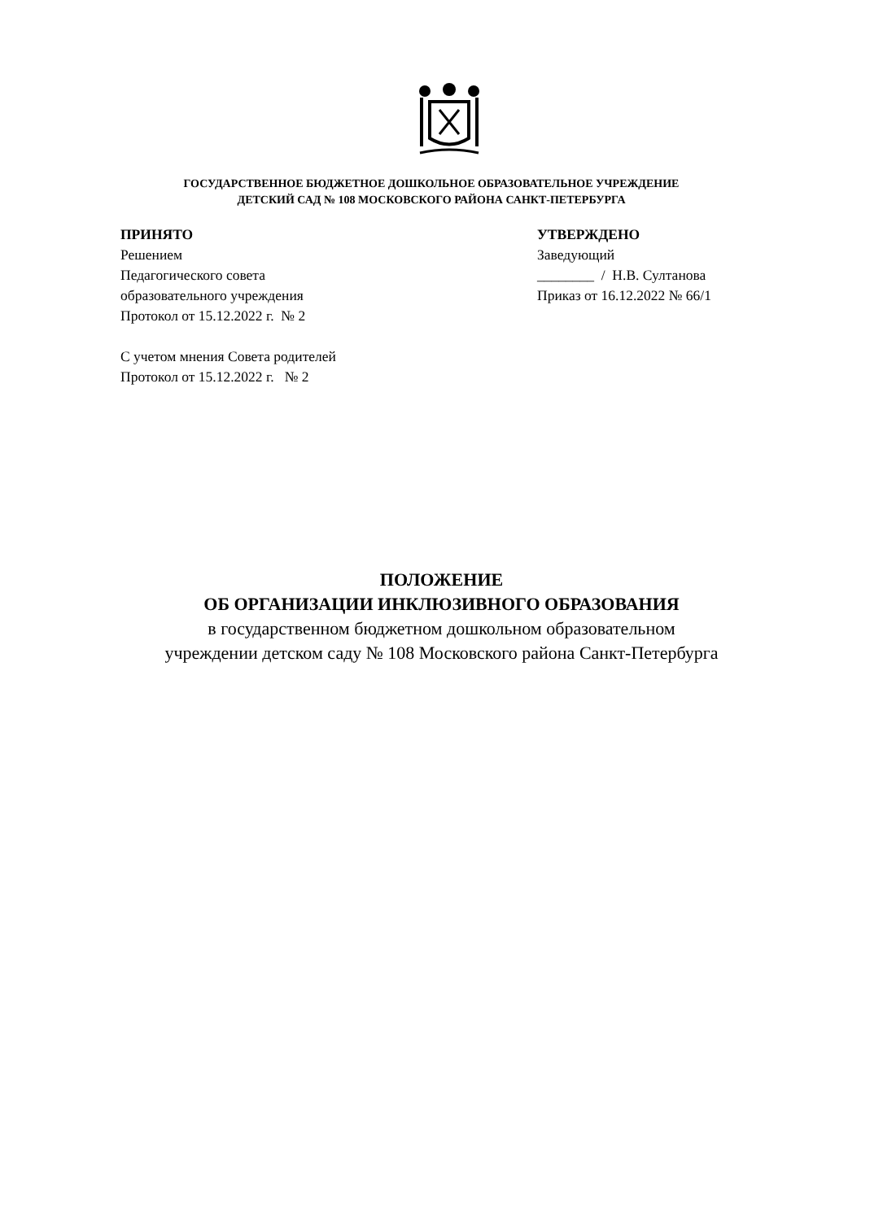ГОСУДАРСТВЕННОЕ БЮДЖЕТНОЕ ДОШКОЛЬНОЕ ОБРАЗОВАТЕЛЬНОЕ УЧРЕЖДЕНИЕ
ДЕТСКИЙ САД № 108 МОСКОВСКОГО РАЙОНА САНКТ-ПЕТЕРБУРГА
ПРИНЯТО
Решением
Педагогического совета
образовательного учреждения
Протокол от 15.12.2022 г. № 2
С учетом мнения Совета родителей
Протокол от 15.12.2022 г. № 2
УТВЕРЖДЕНО
Заведующий
________ / Н.В. Султанова
Приказ от 16.12.2022 № 66/1
ПОЛОЖЕНИЕ
ОБ ОРГАНИЗАЦИИ ИНКЛЮЗИВНОГО ОБРАЗОВАНИЯ
в государственном бюджетном дошкольном образовательном
учреждении детском саду № 108 Московского района Санкт-Петербурга